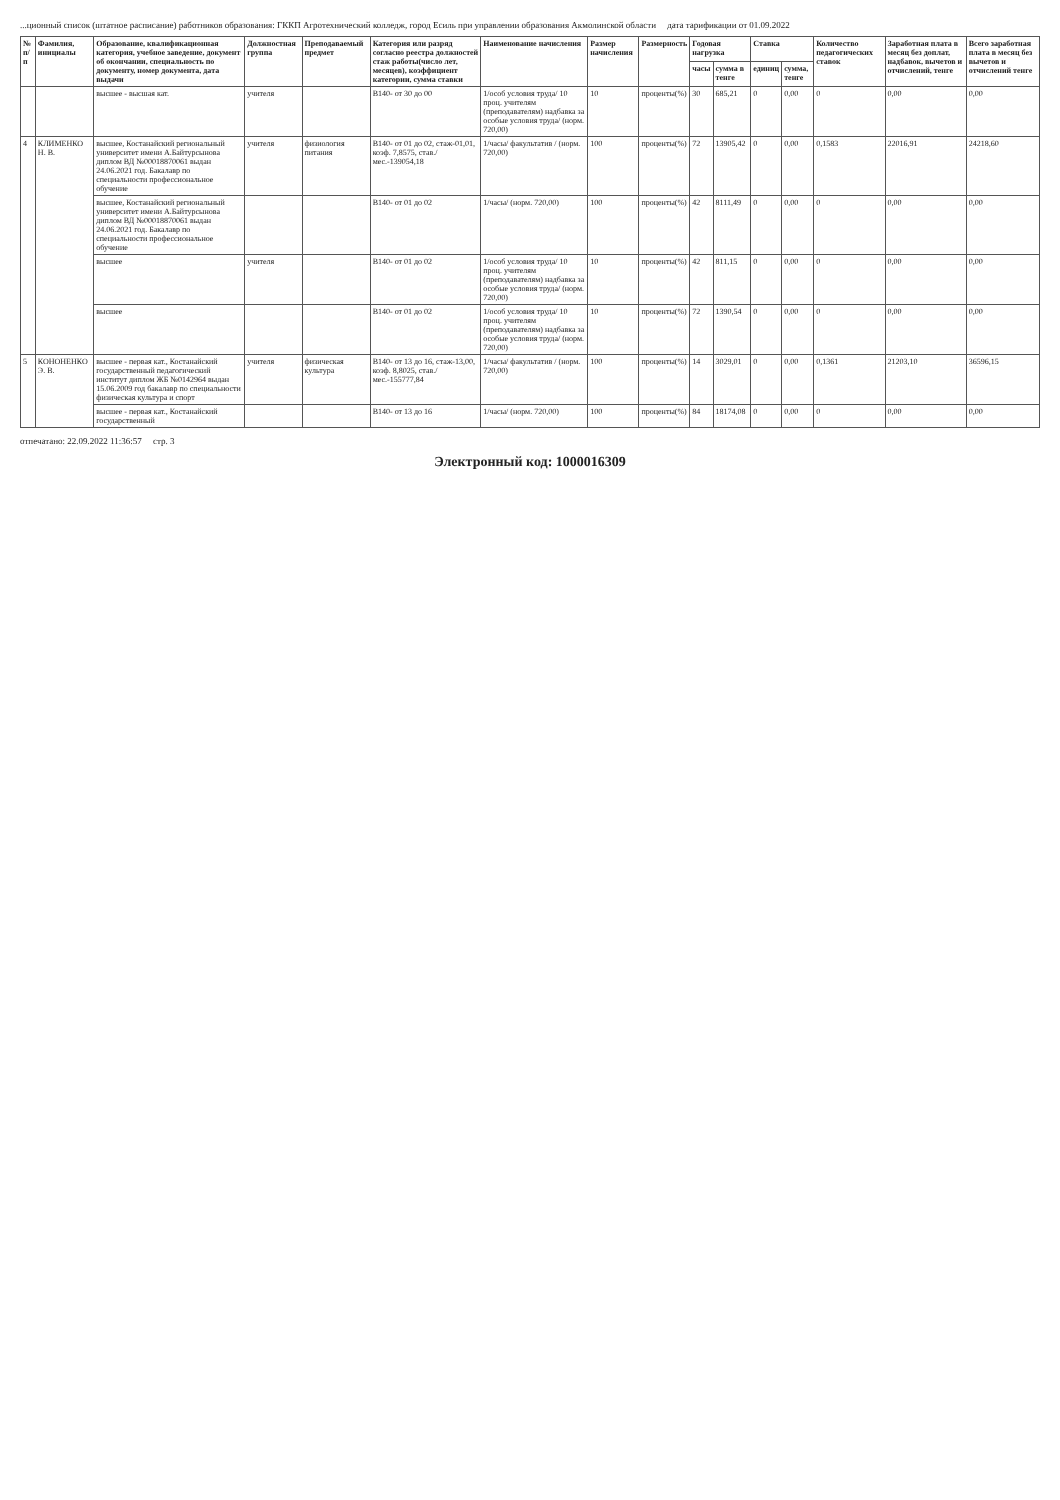...ционный список (штатное расписание) работников образования: ГККП Агротехнический колледж, город Есиль при управлении образования Акмолинской области дата тарификации от 01.09.2022
| № п/п | Фамилия, инициалы | Образование, квалификационная категория, учебное заведение, документ об окончании, специальность по документу, номер документа, дата выдачи | Должностная группа | Преподаваемый предмет | Категория или разряд согласно реестра должностей стаж работы(число лет, месяцев), коэффициент категории, сумма ставки | Наименование начисления | Размер начисления | Размерность | Годовая нагрузка | | Ставка | | Количество педагогических ставок | Заработная плата в месяц без доплат, надбавок, вычетов и отчислений, тенге | Всего заработная плата в месяц без вычетов и отчислений тенге |
| --- | --- | --- | --- | --- | --- | --- | --- | --- | --- | --- | --- | --- | --- | --- | --- |
| | | | | | | | | | часы | сумма в тенге | единиц | сумма, тенге | | | |
| | | высшее - высшая кат. | учителя | | B140- от 30 до 00 | 1/особ условия труда/ 10 проц. учителям (преподавателям) надбавка за особые условия труда/ (норм. 720,00) | 10 | проценты(%) | 30 | 685,21 | 0 | 0,00 | 0 | 0,00 | 0,00 |
| 4 | КЛИМЕНКО Н. В. | высшее, Костанайский региональный университет имени А.Байтурсынова диплом ВД №00018870061 выдан 24.06.2021 год. Бакалавр по специальности профессиональное обучение | учителя | физиология питания | B140- от 01 до 02, стаж-01,01, коэф. 7,8575, став./мес.-139054,18 | 1/часы/ факультатив / (норм. 720,00) | 100 | проценты(%) | 72 | 13905,42 | 0 | 0,00 | 0,1583 | 22016,91 | 24218,60 |
| | | высшее, Костанайский региональный университет имени А.Байтурсынова диплом ВД №00018870061 выдан 24.06.2021 год. Бакалавр по специальности профессиональное обучение | | | B140- от 01 до 02 | 1/часы/ (норм. 720,00) | 100 | проценты(%) | 42 | 8111,49 | 0 | 0,00 | 0 | 0,00 | 0,00 |
| | | высшее | учителя | | B140- от 01 до 02 | 1/особ условия труда/ 10 проц. учителям (преподавателям) надбавка за особые условия труда/ (норм. 720,00) | 10 | проценты(%) | 42 | 811,15 | 0 | 0,00 | 0 | 0,00 | 0,00 |
| | | высшее | | | B140- от 01 до 02 | 1/особ условия труда/ 10 проц. учителям (преподавателям) надбавка за особые условия труда/ (норм. 720,00) | 10 | проценты(%) | 72 | 1390,54 | 0 | 0,00 | 0 | 0,00 | 0,00 |
| 5 | КОНОНЕНКО Э. В. | высшее - первая кат., Костанайский государственный педагогический институт диплом ЖБ №0142964 выдан 15.06.2009 год бакалавр по специальности физическая культура и спорт | учителя | физическая культура | B140- от 13 до 16, стаж-13,00, коэф. 8,8025, став./мес.-155777,84 | 1/часы/ факультатив / (норм. 720,00) | 100 | проценты(%) | 14 | 3029,01 | 0 | 0,00 | 0,1361 | 21203,10 | 36596,15 |
| | | высшее - первая кат., Костанайский государственный | | | B140- от 13 до 16 | 1/часы/ (норм. 720,00) | 100 | проценты(%) | 84 | 18174,08 | 0 | 0,00 | 0 | 0,00 | 0,00 |
отпечатано: 22.09.2022 11:36:57 стр. 3
Электронный код: 1000016309